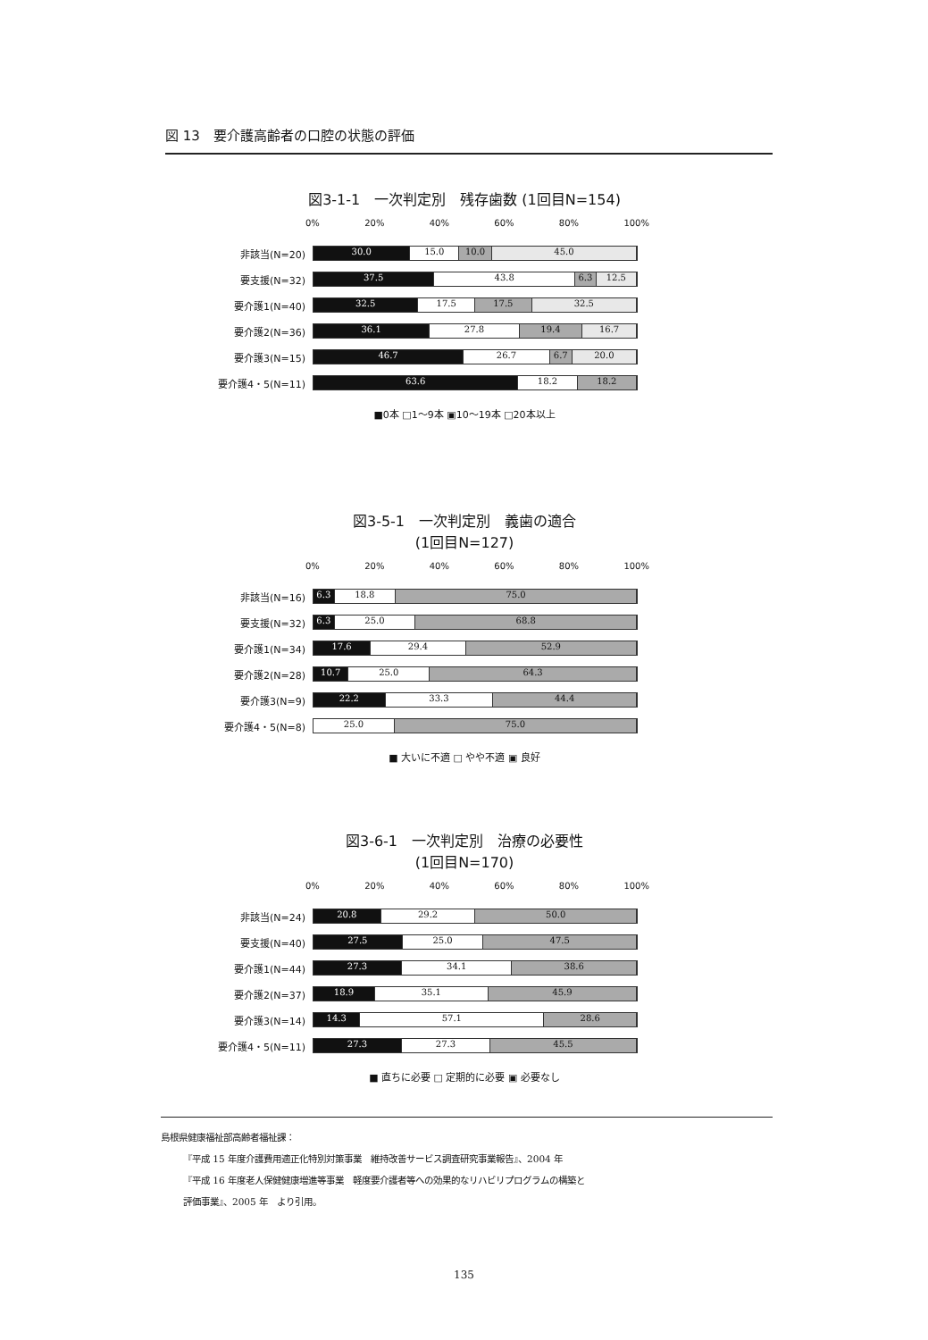図 13　要介護高齢者の口腔の状態の評価
図3-1-1　一次判定別　残存歯数 (1回目N=154)
0% 20% 40% 60% 80% 100%
非該当(N=20)
30.0 15.0 10.0 45.0
要支援(N=32)
37.5 43.8 6.3 12.5
要介護1(N=40)
32.5 17.5 17.5 32.5
要介護2(N=36)
36.1 27.8 19.4 16.7
要介護3(N=15)
46.7 26.7 6.7 20.0
要介護4・5(N=11)
63.6 18.2 18.2
■0本 □1～9本 ▣10～19本 □20本以上
図3-5-1　一次判定別　義歯の適合
(1回目N=127)
0% 20% 40% 60% 80% 100%
非該当(N=16)
6.3 18.8 75.0
要支援(N=32)
6.3 25.0 68.8
要介護1(N=34)
17.6 29.4 52.9
要介護2(N=28)
10.7 25.0 64.3
要介護3(N=9)
22.2 33.3 44.4
要介護4・5(N=8)
25.0 75.0
■ 大いに不適 □ やや不適 ▣ 良好
図3-6-1　一次判定別　治療の必要性
(1回目N=170)
0% 20% 40% 60% 80% 100%
非該当(N=24)
20.8 29.2 50.0
要支援(N=40)
27.5 25.0 47.5
要介護1(N=44)
27.3 34.1 38.6
要介護2(N=37)
18.9 35.1 45.9
要介護3(N=14)
14.3 57.1 28.6
要介護4・5(N=11)
27.3 27.3 45.5
■ 直ちに必要 □ 定期的に必要 ▣ 必要なし
島根県健康福祉部高齢者福祉課：
『平成 15 年度介護費用適正化特別対策事業　維持改善サービス調査研究事業報告』、2004 年
『平成 16 年度老人保健健康増進等事業　軽度要介護者等への効果的なリハビリプログラムの構築と
評価事業』、2005 年　より引用。
135